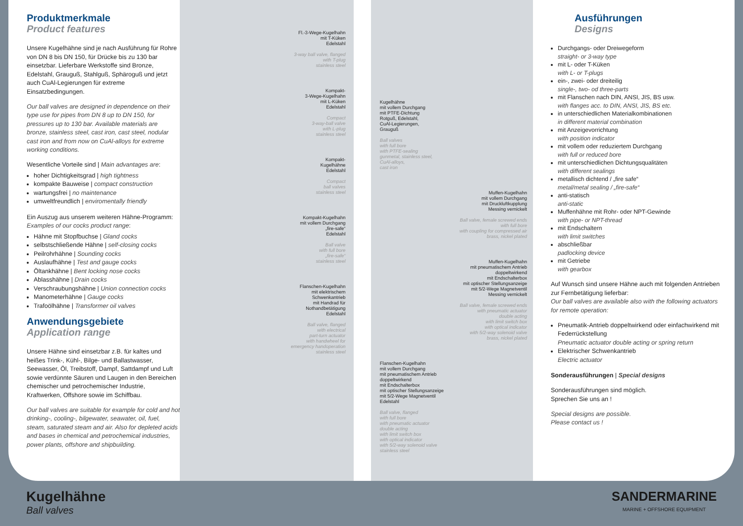Produktmerkmale
Product features
Unsere Kugelhähne sind je nach Ausführung für Rohre von DN 8 bis DN 150, für Drücke bis zu 130 bar einsetzbar. Lieferbare Werkstoffe sind Bronze, Edelstahl, Grauguß, Stahlguß, Sphäroguß und jetzt auch CuAl-Legierungen für extreme Einsatzbedingungen.
Our ball valves are designed in dependence on their type use for pipes from DN 8 up to DN 150, for pressures up to 130 bar. Available materials are bronze, stainless steel, cast iron, cast steel, nodular cast iron and from now on CuAl-alloys for extreme working conditions.
Wesentliche Vorteile sind | Main advantages are:
hoher Dichtigkeitsgrad | high tightness
kompakte Bauweise | compact construction
wartungsfrei | no maintenance
umweltfreundlich | enviromentally friendly
Ein Auszug aus unserem weiteren Hähne-Programm:
Examples of our cocks product range:
Hähne mit Stopfbuchse | Gland cocks
selbstschließende Hähne | self-closing cocks
Peilrohrhähne | Sounding cocks
Auslaufhähne | Test and gauge cocks
Öltankhähne | Bent locking nose cocks
Ablasshähne | Drain cocks
Verschraubungshähne | Union connection cocks
Manometerhähne | Gauge cocks
Trafoölhähne | Transformer oil valves
Anwendungsgebiete
Application range
Unsere Hähne sind einsetzbar z.B. für kaltes und heißes Trink-, Kühl-, Bilge- und Ballastwasser, Seewasser, Öl, Treibstoff, Dampf, Sattdampf und Luft sowie verdünnte Säuren und Laugen in den Bereichen chemischer und petrochemischer Industrie, Kraftwerken, Offshore sowie im Schiffbau.
Our ball valves are suitable for example for cold and hot drinking-, cooling-, bilgewater, seawater, oil, fuel, steam, saturated steam and air. Also for depleted acids and bases in chemical and petrochemical industries, power plants, offshore and shipbuilding.
Fl.-3-Wege-Kugelhahn
mit T-Küken
Edelstahl
3-way ball valve, flanged
with T-plug
stainless steel
Kompakt-
3-Wege-Kugelhahn
mit L-Küken
Edelstahl
Compact
3-way-ball valve
with L-plug
stainless steel
Kompakt-
Kugelhähne
Edelstahl
Compact
ball valves
stainless steel
Kompakt-Kugelhahn
mit vollem Durchgang
„fire-safe“
Edelstahl
Ball valve
with full bore
„fire-safe“
stainless steel
Flanschen-Kugelhahn
mit elektrischem
Schwenkantrieb
mit Handrad für
Nothandbetätigung
Edelstahl
Ball valve, flanged
with electrical
part-turn actuator
with handwheel for
emergency handoperation
stainless steel
Kugelhähne
mit vollem Durchgang
mit PTFE-Dichtung
Rotguß, Edelstahl,
CuAl-Legierungen,
Grauguß
Ball valves
with full bore
with PTFE-sealing
gunmetal, stainless steel,
CuAl-alloys,
cast iron
Muffen-Kugelhahn
mit vollem Durchgang
mit Druckluftkupplung
Messing vernickelt
Ball valve, female screwed ends
with full bore
with coupling for compressed air
brass, nickel plated
Muffen-Kugelhahn
mit pneumatischem Antrieb
doppeltwirkend
mit Endschalterbox
mit optischer Stellungsanzeige
mit 5/2-Wege Magnetventil
Messing vernickelt
Ball valve, female screwed ends
with pneumatic actuator
double acting
with limit switch box
with optical indicator
with 5/2-way solenoid valve
brass, nickel plated
Flanschen-Kugelhahn
mit vollem Durchgang
mit pneumatischem Antrieb
doppeltwirkend
mit Endschalterbox
mit optischer Stellungsanzeige
mit 5/2-Wege Magnetventil
Edelstahl
Ball valve, flanged
with full bore
with pneumatic actuator
double acting
with limit switch box
with optical indicator
with 5/2-way solenoid valve
stainless steel
Ausführungen
Designs
Durchgangs- oder Dreiwegeform
straight- or 3-way type
mit L- oder T-Küken
with L- or T-plugs
ein-, zwei- oder dreiteilig
single-, two- od three-parts
mit Flanschen nach DIN, ANSI, JIS, BS usw.
with flanges acc. to DIN, ANSI, JIS, BS etc.
in unterschiedlichen Materialkombinationen
in different material combination
mit Anzeigevorrichtung
with position indicator
mit vollem oder reduziertem Durchgang
with full or reduced bore
mit unterschiedlichen Dichtungsqualitäten
with different sealings
metallisch dichtend / „fire safe“
metal/metal sealing / „fire-safe“
anti-statisch
anti-static
Muffenhähne mit Rohr- oder NPT-Gewinde
with pipe- or NPT-thread
mit Endschaltern
with limit switches
abschließbar
padlocking device
mit Getriebe
with gearbox
Auf Wunsch sind unsere Hähne auch mit folgenden Antrieben zur Fernbetätigung lieferbar:
Our ball valves are available also with the following actuators for remote operation:
Pneumatik-Antrieb doppeltwirkend oder einfachwirkend mit Federrückstellung
Pneumatic actuator double acting or spring return
Elektrischer Schwenkantrieb
Electric actuator
Sonderausführungen | Special designs
Sonderausführungen sind möglich.
Sprechen Sie uns an !
Special designs are possible.
Please contact us !
Kugelhähne
Ball valves
SANDERMARINE
MARINE + OFFSHORE EQUIPMENT